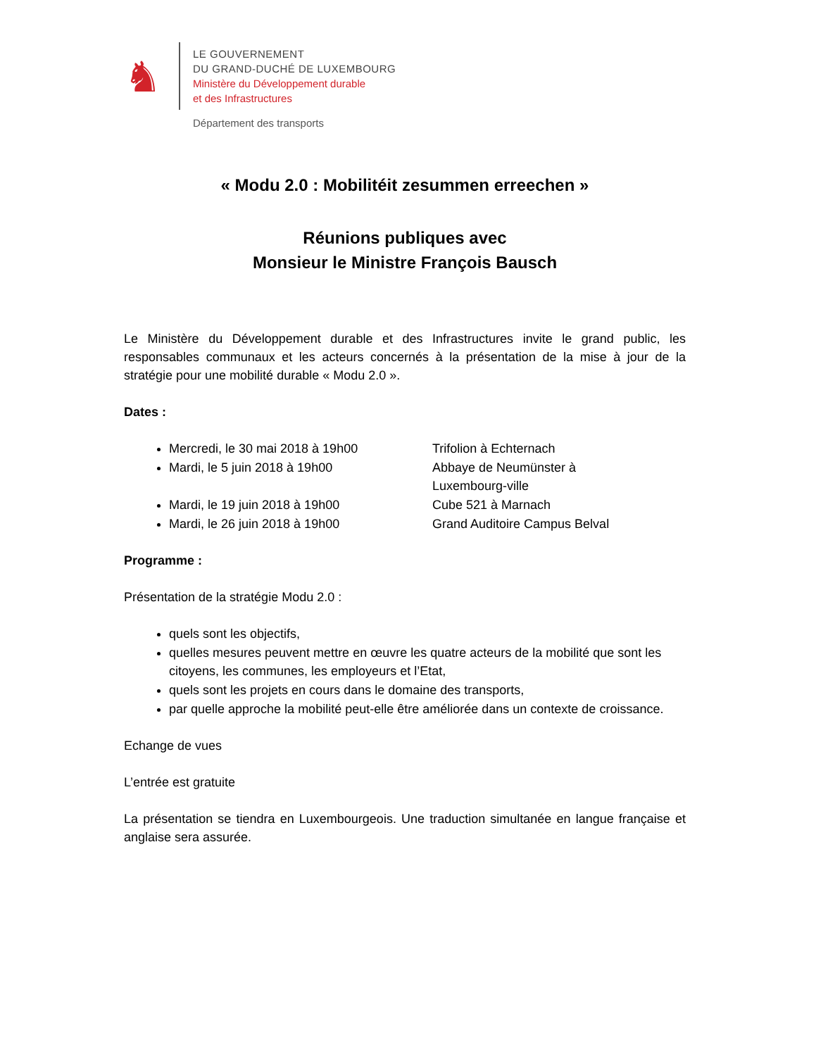♞
LE GOUVERNEMENT
DU GRAND-DUCHÉ DE LUXEMBOURG
Ministère du Développement durable
et des Infrastructures
Département des transports
« Modu 2.0 : Mobilitéit zesummen erreechen »
Réunions publiques avec
Monsieur le Ministre François Bausch
Le Ministère du Développement durable et des Infrastructures invite le grand public, les responsables communaux et les acteurs concernés à la présentation de la mise à jour de la stratégie pour une mobilité durable « Modu 2.0 ».
Dates :
Mercredi, le 30 mai 2018 à 19h00 Trifolion à Echternach
Mardi, le 5 juin 2018 à 19h00 Abbaye de Neumünster à Luxembourg-ville
Mardi, le 19 juin 2018 à 19h00 Cube 521 à Marnach
Mardi, le 26 juin 2018 à 19h00 Grand Auditoire Campus Belval
Programme :
Présentation de la stratégie Modu 2.0 :
quels sont les objectifs,
quelles mesures peuvent mettre en œuvre les quatre acteurs de la mobilité que sont les citoyens, les communes, les employeurs et l’Etat,
quels sont les projets en cours dans le domaine des transports,
par quelle approche la mobilité peut-elle être améliorée dans un contexte de croissance.
Echange de vues
L’entrée est gratuite
La présentation se tiendra en Luxembourgeois. Une traduction simultanée en langue française et anglaise sera assurée.